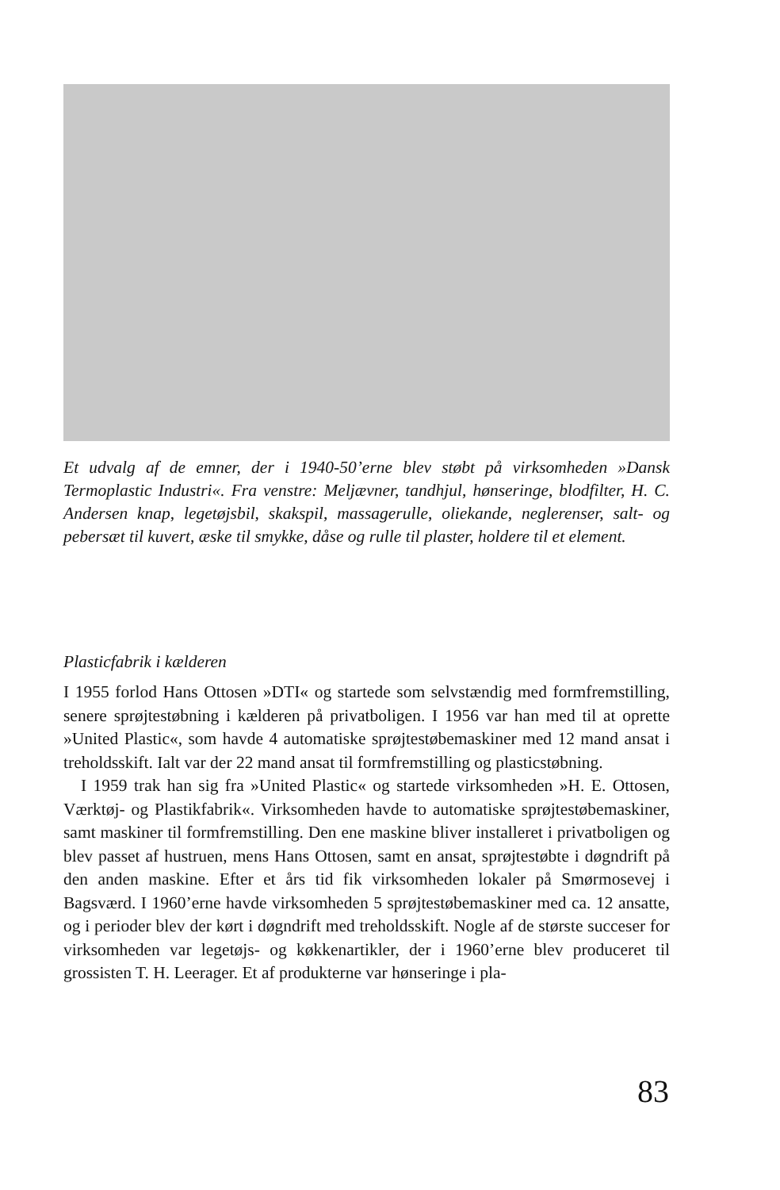Et udvalg af de emner, der i 1940-50’erne blev støbt på virksomheden »Dansk Termoplastic Industri«. Fra venstre: Meljævner, tandhjul, hønseringe, blodfilter, H. C. Andersen knap, legetøjsbil, skakspil, massagerulle, oliekande, neglerenser, salt- og pebersæt til kuvert, æske til smykke, dåse og rulle til plaster, holdere til et element.
Plasticfabrik i kælderen
I 1955 forlod Hans Ottosen »DTI« og startede som selvstændig med formfremstilling, senere sprøjtestøbning i kælderen på privatboligen. I 1956 var han med til at oprette »United Plastic«, som havde 4 automatiske sprøjtestøbemaskiner med 12 mand ansat i treholdsskift. Ialt var der 22 mand ansat til formfremstilling og plasticstøbning.
I 1959 trak han sig fra »United Plastic« og startede virksomheden »H. E. Ottosen, Værktøj- og Plastikfabrik«. Virksomheden havde to automatiske sprøjtestøbemaskiner, samt maskiner til formfremstilling. Den ene maskine bliver installeret i privatboligen og blev passet af hustruen, mens Hans Ottosen, samt en ansat, sprøjtestøbte i døgndrift på den anden maskine. Efter et års tid fik virksomheden lokaler på Smørmosevej i Bagsværd. I 1960’erne havde virksomheden 5 sprøjtestøbemaskiner med ca. 12 ansatte, og i perioder blev der kørt i døgndrift med treholdsskift. Nogle af de største succeser for virksomheden var legetøjs- og køkkenartikler, der i 1960’erne blev produceret til grossisten T. H. Leerager. Et af produkterne var hønseringe i pla-
83